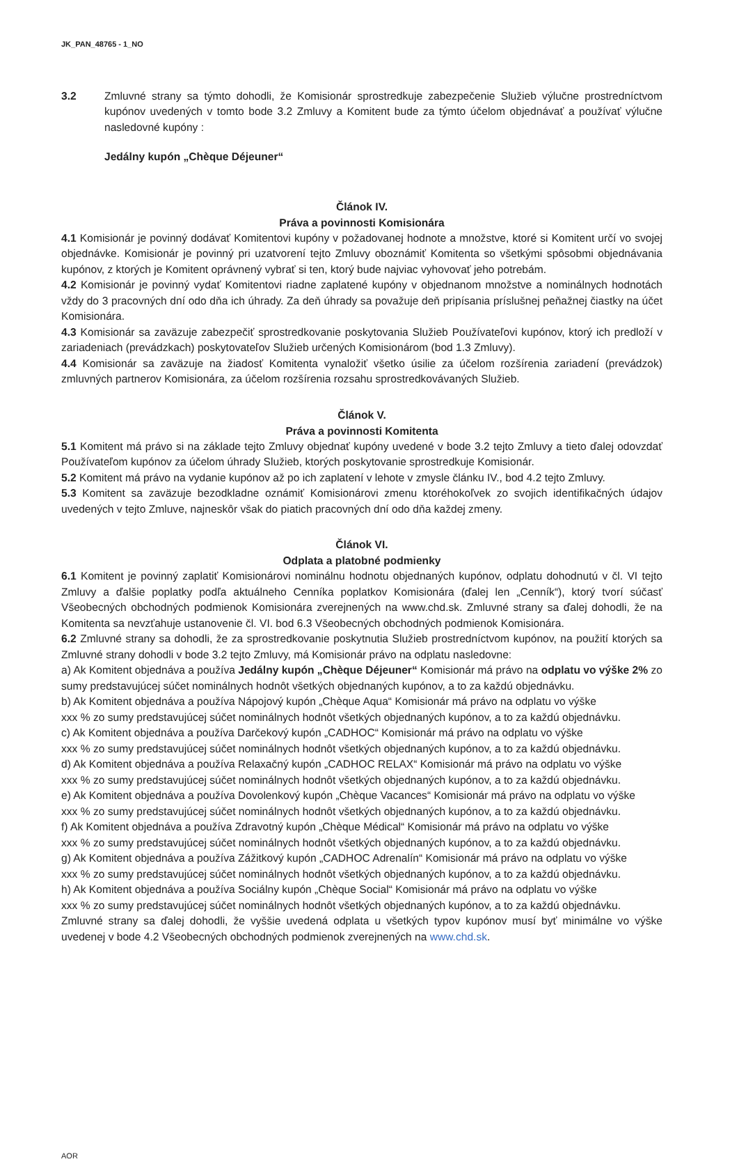JK_PAN_48765 - 1_NO
3.2 Zmluvné strany sa týmto dohodli, že Komisionár sprostredkuje zabezpečenie Služieb výlučne prostredníctvom kupónov uvedených v tomto bode 3.2 Zmluvy a Komitent bude za týmto účelom objednávať a používať výlučne nasledovné kupóny :
Jedálny kupón „Chèque Déjeuner“
Článok IV.
Práva a povinnosti Komisionára
4.1 Komisionár je povinný dodávať Komitentovi kupóny v požadovanej hodnote a množstve, ktoré si Komitent určí vo svojej objednávke. Komisionár je povinný pri uzatvorení tejto Zmluvy oboznámiť Komitenta so všetkými spôsobmi objednávania kupónov, z ktorých je Komitent oprávnený vybrať si ten, ktorý bude najviac vyhovovať jeho potrebám.
4.2 Komisionár je povinný vydať Komitentovi riadne zaplatené kupóny v objednanom množstve a nominálnych hodnotách vždy do 3 pracovných dní odo dňa ich úhrady. Za deň úhrady sa považuje deň pripísania príslušnej peňažnej čiastky na účet Komisionára.
4.3 Komisionár sa zaväzuje zabezpečiť sprostredkovanie poskytovania Služieb Používateľovi kupónov, ktorý ich predloží v zariadeniach (prevádzkach) poskytovateľov Služieb určených Komisionárom (bod 1.3 Zmluvy).
4.4 Komisionár sa zaväzuje na žiadosť Komitenta vynaložiť všetko úsilie za účelom rozšírenia zariadení (prevádzok) zmluvných partnerov Komisionára, za účelom rozšírenia rozsahu sprostredkovávaných Služieb.
Článok V.
Práva a povinnosti Komitenta
5.1 Komitent má právo si na základe tejto Zmluvy objednať kupóny uvedené v bode 3.2 tejto Zmluvy a tieto ďalej odovzdať Používateľom kupónov za účelom úhrady Služieb, ktorých poskytovanie sprostredkuje Komisionár.
5.2 Komitent má právo na vydanie kupónov až po ich zaplatení v lehote v zmysle článku IV., bod 4.2 tejto Zmluvy.
5.3 Komitent sa zaväzuje bezodkladne oznámiť Komisionárovi zmenu ktoréhokoľvek zo svojich identifikačných údajov uvedených v tejto Zmluve, najneskôr však do piatich pracovných dní odo dňa každej zmeny.
Článok VI.
Odplata a platobné podmienky
6.1 Komitent je povinný zaplatiť Komisionárovi nominálnu hodnotu objednaných kupónov, odplatu dohodnutú v čl. VI tejto Zmluvy a ďalšie poplatky podľa aktuálneho Cenníka poplatkov Komisionára (ďalej len „Cenník“), ktorý tvorí súčasť Všeobecných obchodných podmienok Komisionára zverejnených na www.chd.sk. Zmluvné strany sa ďalej dohodli, že na Komitenta sa nevzťahuje ustanovenie čl. VI. bod 6.3 Všeobecných obchodných podmienok Komisionára.
6.2 Zmluvné strany sa dohodli, že za sprostredkovanie poskytnutia Služieb prostredníctvom kupónov, na použití ktorých sa Zmluvné strany dohodli v bode 3.2 tejto Zmluvy, má Komisionár právo na odplatu nasledovne:
a) Ak Komitent objednáva a používa Jedálny kupón „Chèque Déjeuner“ Komisionár má právo na odplatu vo výške 2% zo sumy predstavujúcej súčet nominálnych hodnôt všetkých objednaných kupónov, a to za každú objednávku.
b) Ak Komitent objednáva a používa Nápojový kupón „Chèque Aqua“ Komisionár má právo na odplatu vo výške
xxx % zo sumy predstavujúcej súčet nominálnych hodnôt všetkých objednaných kupónov, a to za každú objednávku.
c) Ak Komitent objednáva a používa Darčekový kupón „CADHOC“ Komisionár má právo na odplatu vo výške
xxx % zo sumy predstavujúcej súčet nominálnych hodnôt všetkých objednaných kupónov, a to za každú objednávku.
d) Ak Komitent objednáva a používa Relaxačný kupón „CADHOC RELAX“ Komisionár má právo na odplatu vo výške
xxx % zo sumy predstavujúcej súčet nominálnych hodnôt všetkých objednaných kupónov, a to za každú objednávku.
e) Ak Komitent objednáva a používa Dovolenkový kupón „Chèque Vacances“ Komisionár má právo na odplatu vo výške
xxx % zo sumy predstavujúcej súčet nominálnych hodnôt všetkých objednaných kupónov, a to za každú objednávku.
f) Ak Komitent objednáva a používa Zdravotný kupón „Chèque Médical“ Komisionár má právo na odplatu vo výške
xxx % zo sumy predstavujúcej súčet nominálnych hodnôt všetkých objednaných kupónov, a to za každú objednávku.
g) Ak Komitent objednáva a používa Zážitkový kupón „CADHOC Adrenalín“ Komisionár má právo na odplatu vo výške
xxx % zo sumy predstavujúcej súčet nominálnych hodnôt všetkých objednaných kupónov, a to za každú objednávku.
h) Ak Komitent objednáva a používa Sociálny kupón „Chèque Social“ Komisionár má právo na odplatu vo výške
xxx % zo sumy predstavujúcej súčet nominálnych hodnôt všetkých objednaných kupónov, a to za každú objednávku.
Zmluvné strany sa ďalej dohodli, že vyššie uvedená odplata u všetkých typov kupónov musí byť minimálne vo výške uvedenej v bode 4.2 Všeobecných obchodných podmienok zverejnených na www.chd.sk.
AOR